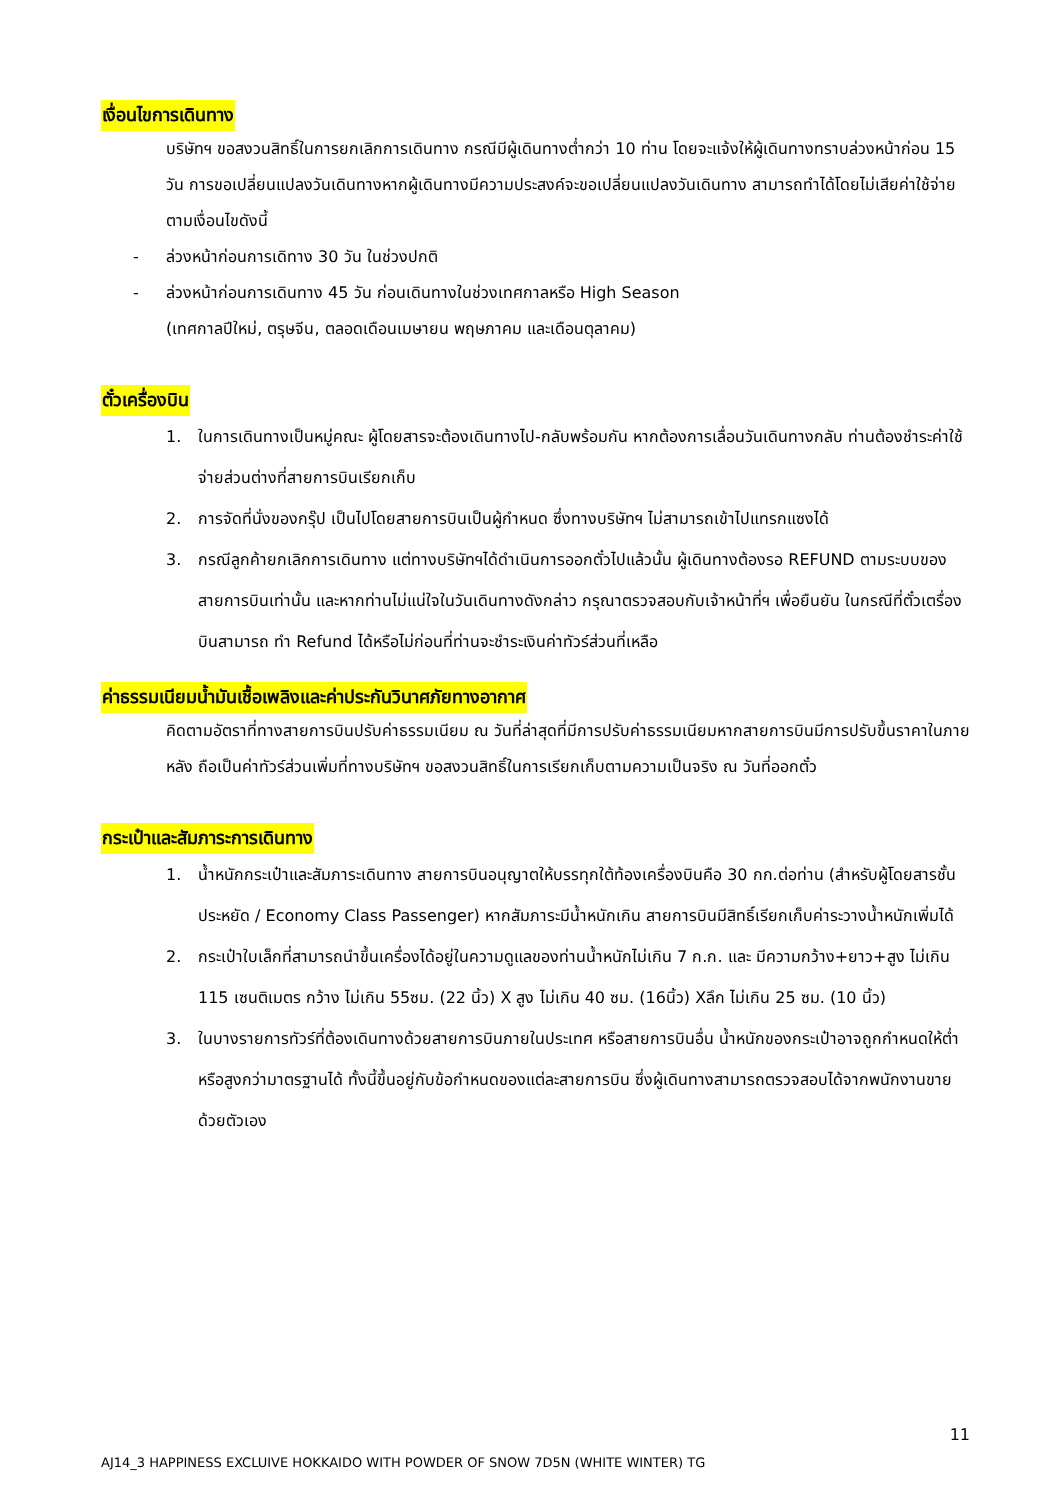เงื่อนไขการเดินทาง
บริษัทฯ ขอสงวนสิทธิ์ในการยกเลิกการเดินทาง กรณีมีผู้เดินทางต่ำกว่า 10 ท่าน โดยจะแจ้งให้ผู้เดินทางทราบล่วงหน้าก่อน 15 วัน การขอเปลี่ยนแปลงวันเดินทางหากผู้เดินทางมีความประสงค์จะขอเปลี่ยนแปลงวันเดินทาง สามารถทำได้โดยไม่เสียค่าใช้จ่าย ตามเงื่อนไขดังนี้
- ล่วงหน้าก่อนการเดิทาง 30 วัน ในช่วงปกติ
- ล่วงหน้าก่อนการเดินทาง 45 วัน ก่อนเดินทางในช่วงเทศกาลหรือ High Season
(เทศกาลปีใหม่, ตรุษจีน, ตลอดเดือนเมษายน พฤษภาคม และเดือนตุลาคม)
ตั๋วเครื่องบิน
1. ในการเดินทางเป็นหมู่คณะ ผู้โดยสารจะต้องเดินทางไป-กลับพร้อมกัน หากต้องการเลื่อนวันเดินทางกลับ ท่านต้องชำระค่าใช้จ่ายส่วนต่างที่สายการบินเรียกเก็บ
2. การจัดที่นั่งของกรุ๊ป เป็นไปโดยสายการบินเป็นผู้กำหนด ซึ่งทางบริษัทฯ ไม่สามารถเข้าไปแทรกแซงได้
3. กรณีลูกค้ายกเลิกการเดินทาง แต่ทางบริษัทฯได้ดำเนินการออกตั๋วไปแล้วนั้น ผู้เดินทางต้องรอ REFUND ตามระบบของสายการบินเท่านั้น และหากท่านไม่แน่ใจในวันเดินทางดังกล่าว กรุณาตรวจสอบกับเจ้าหน้าที่ฯ เพื่อยืนยัน ในกรณีที่ตั๋วเตรื่องบินสามารถ ทำ Refund ได้หรือไม่ก่อนที่ท่านจะชำระเงินค่าทัวร์ส่วนที่เหลือ
ค่าธรรมเนียมน้ำมันเชื้อเพลิงและค่าประกันวินาศภัยทางอากาศ
คิดตามอัตราที่ทางสายการบินปรับค่าธรรมเนียม ณ วันที่ล่าสุดที่มีการปรับค่าธรรมเนียมหากสายการบินมีการปรับขึ้นราคาในภายหลัง ถือเป็นค่าทัวร์ส่วนเพิ่มที่ทางบริษัทฯ ขอสงวนสิทธิ์ในการเรียกเก็บตามความเป็นจริง ณ วันที่ออกตั๋ว
กระเป๋าและสัมภาระการเดินทาง
1. น้ำหนักกระเป๋าและสัมภาระเดินทาง สายการบินอนุญาตให้บรรทุกใต้ท้องเครื่องบินคือ 30 กก.ต่อท่าน (สำหรับผู้โดยสารชั้นประหยัด / Economy Class Passenger) หากสัมภาระมีน้ำหนักเกิน สายการบินมีสิทธิ์เรียกเก็บค่าระวางน้ำหนักเพิ่มได้
2. กระเป๋าใบเล็กที่สามารถนำขึ้นเครื่องได้อยู่ในความดูแลของท่านน้ำหนักไม่เกิน 7 ก.ก. และ มีความกว้าง+ยาว+สูง ไม่เกิน 115 เซนติเมตร กว้าง ไม่เกิน 55ซม. (22 นิ้ว) X สูง ไม่เกิน 40 ซม. (16นิ้ว) Xลึก ไม่เกิน 25 ซม. (10 นิ้ว)
3. ในบางรายการทัวร์ที่ต้องเดินทางด้วยสายการบินภายในประเทศ หรือสายการบินอื่น น้ำหนักของกระเป๋าอาจถูกกำหนดให้ต่ำหรือสูงกว่ามาตรฐานได้ ทั้งนี้ขึ้นอยู่กับข้อกำหนดของแต่ละสายการบิน ซึ่งผู้เดินทางสามารถตรวจสอบได้จากพนักงานขายด้วยตัวเอง
11
AJ14_3 HAPPINESS EXCLUIVE HOKKAIDO WITH POWDER OF SNOW 7D5N (WHITE WINTER) TG